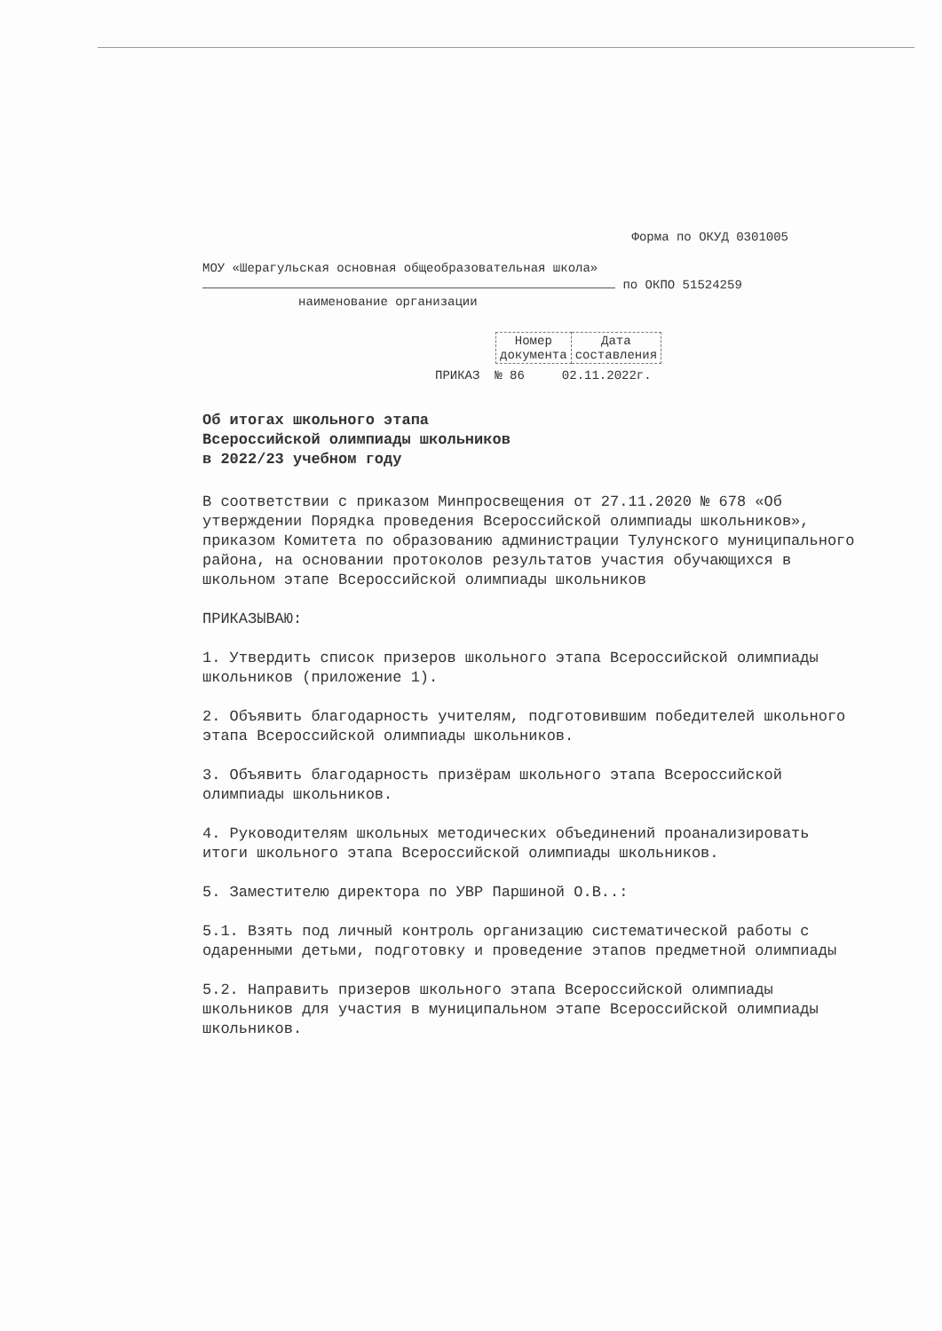Форма по ОКУД 0301005
МОУ «Шерагульская основная общеобразовательная школа»
по ОКПО 51524259
наименование организации
| Номер документа | Дата составления |
ПРИКАЗ № 86 02.11.2022г.
Об итогах школьного этапа
Всероссийской олимпиады школьников
в 2022/23 учебном году
В соответствии с приказом Минпросвещения от 27.11.2020 № 678 «Об утверждении Порядка проведения Всероссийской олимпиады школьников», приказом Комитета по образованию администрации Тулунского муниципального района, на основании протоколов результатов участия обучающихся в школьном этапе Всероссийской олимпиады школьников
ПРИКАЗЫВАЮ:
1. Утвердить список призеров школьного этапа Всероссийской олимпиады школьников (приложение 1).
2. Объявить благодарность учителям, подготовившим победителей школьного этапа Всероссийской олимпиады школьников.
3. Объявить благодарность призёрам школьного этапа Всероссийской олимпиады школьников.
4. Руководителям школьных методических объединений проанализировать итоги школьного этапа Всероссийской олимпиады школьников.
5. Заместителю директора по УВР Паршиной О.В..:
5.1. Взять под личный контроль организацию систематической работы с одаренными детьми, подготовку и проведение этапов предметной олимпиады
5.2. Направить призеров школьного этапа Всероссийской олимпиады школьников для участия в муниципальном этапе Всероссийской олимпиады школьников.